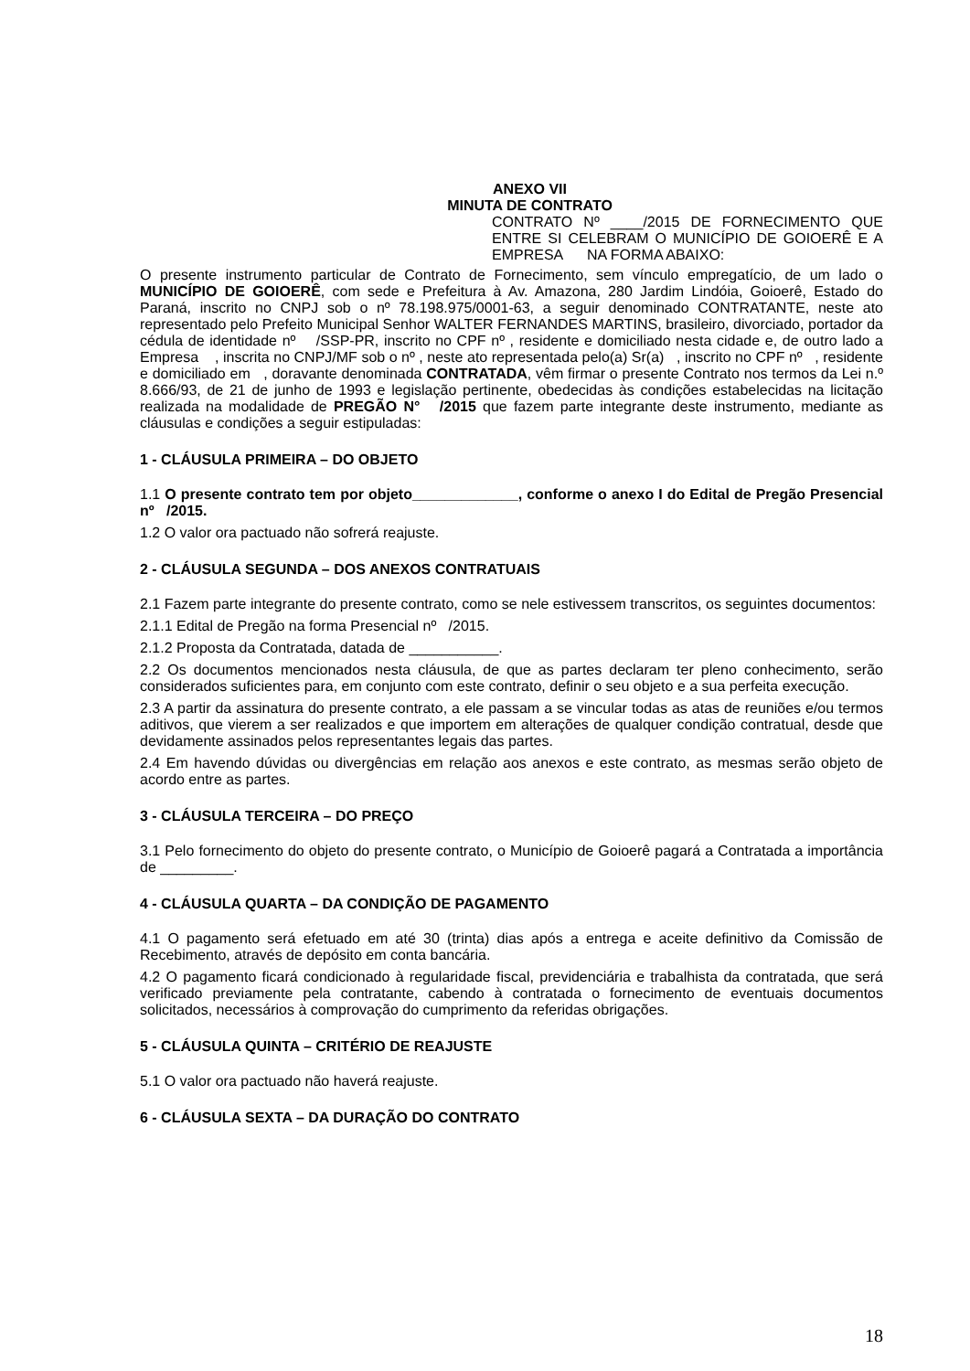ANEXO VII
MINUTA DE CONTRATO
CONTRATO Nº ____/2015 DE FORNECIMENTO QUE ENTRE SI CELEBRAM O MUNICÍPIO DE GOIOERÊ E A EMPRESA NA FORMA ABAIXO:
O presente instrumento particular de Contrato de Fornecimento, sem vínculo empregatício, de um lado o MUNICÍPIO DE GOIOERÊ, com sede e Prefeitura à Av. Amazona, 280 Jardim Lindóia, Goioerê, Estado do Paraná, inscrito no CNPJ sob o nº 78.198.975/0001-63, a seguir denominado CONTRATANTE, neste ato representado pelo Prefeito Municipal Senhor WALTER FERNANDES MARTINS, brasileiro, divorciado, portador da cédula de identidade nº /SSP-PR, inscrito no CPF nº , residente e domiciliado nesta cidade e, de outro lado a Empresa , inscrita no CNPJ/MF sob o nº , neste ato representada pelo(a) Sr(a) , inscrito no CPF nº , residente e domiciliado em , doravante denominada CONTRATADA, vêm firmar o presente Contrato nos termos da Lei n.º 8.666/93, de 21 de junho de 1993 e legislação pertinente, obedecidas às condições estabelecidas na licitação realizada na modalidade de PREGÃO N° /2015 que fazem parte integrante deste instrumento, mediante as cláusulas e condições a seguir estipuladas:
1 - CLÁUSULA PRIMEIRA – DO OBJETO
1.1 O presente contrato tem por objeto_____________, conforme o anexo I do Edital de Pregão Presencial nº /2015.
1.2 O valor ora pactuado não sofrerá reajuste.
2 - CLÁUSULA SEGUNDA – DOS ANEXOS CONTRATUAIS
2.1 Fazem parte integrante do presente contrato, como se nele estivessem transcritos, os seguintes documentos:
2.1.1 Edital de Pregão na forma Presencial nº /2015.
2.1.2 Proposta da Contratada, datada de ___________.
2.2 Os documentos mencionados nesta cláusula, de que as partes declaram ter pleno conhecimento, serão considerados suficientes para, em conjunto com este contrato, definir o seu objeto e a sua perfeita execução.
2.3 A partir da assinatura do presente contrato, a ele passam a se vincular todas as atas de reuniões e/ou termos aditivos, que vierem a ser realizados e que importem em alterações de qualquer condição contratual, desde que devidamente assinados pelos representantes legais das partes.
2.4 Em havendo dúvidas ou divergências em relação aos anexos e este contrato, as mesmas serão objeto de acordo entre as partes.
3 - CLÁUSULA TERCEIRA – DO PREÇO
3.1 Pelo fornecimento do objeto do presente contrato, o Município de Goioerê pagará a Contratada a importância de _________.
4 - CLÁUSULA QUARTA – DA CONDIÇÃO DE PAGAMENTO
4.1 O pagamento será efetuado em até 30 (trinta) dias após a entrega e aceite definitivo da Comissão de Recebimento, através de depósito em conta bancária.
4.2 O pagamento ficará condicionado à regularidade fiscal, previdenciária e trabalhista da contratada, que será verificado previamente pela contratante, cabendo à contratada o fornecimento de eventuais documentos solicitados, necessários à comprovação do cumprimento da referidas obrigações.
5 - CLÁUSULA QUINTA – CRITÉRIO DE REAJUSTE
5.1 O valor ora pactuado não haverá reajuste.
6 - CLÁUSULA SEXTA – DA DURAÇÃO DO CONTRATO
18